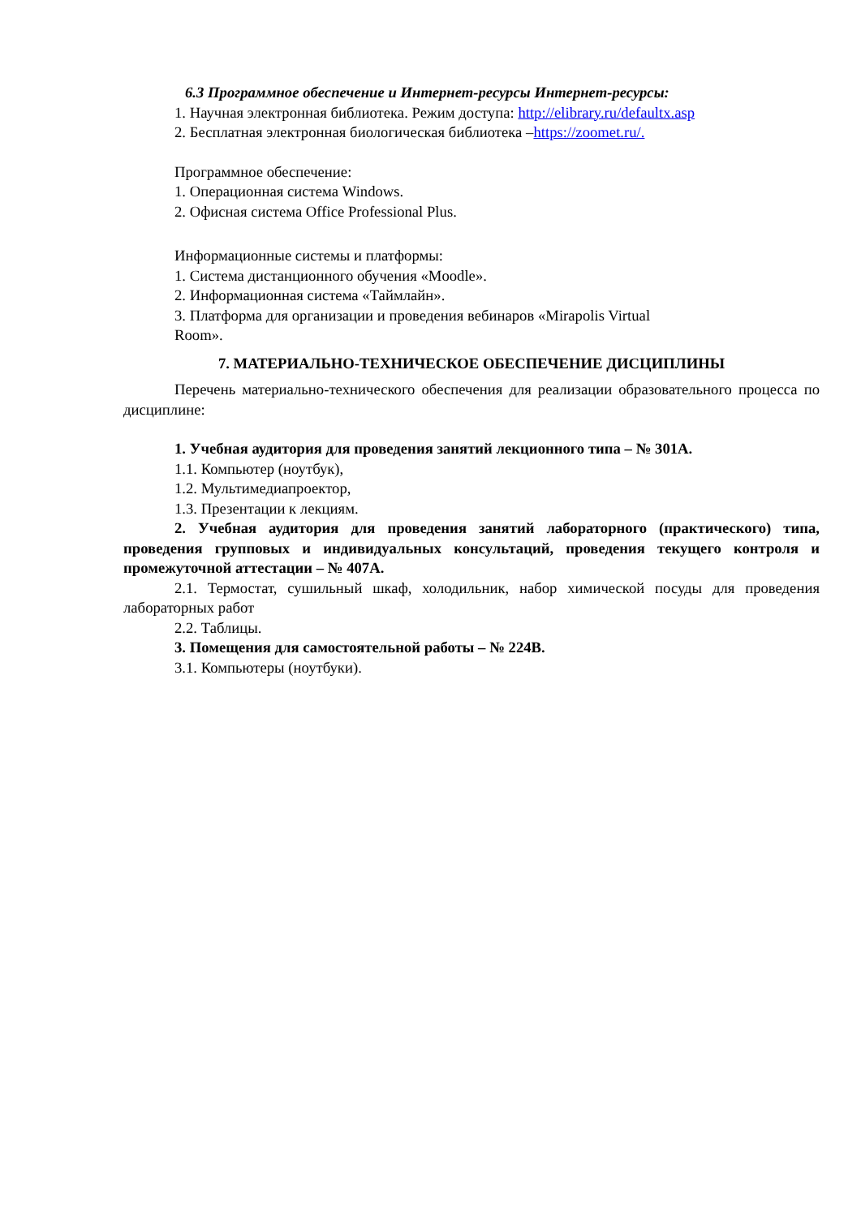6.3 Программное обеспечение и Интернет-ресурсы Интернет-ресурсы:
1. Научная электронная библиотека. Режим доступа: http://elibrary.ru/defaultx.asp
2. Бесплатная электронная биологическая библиотека –https://zoomet.ru/.
Программное обеспечение:
1. Операционная система Windows.
2. Офисная система Office Professional Plus.
Информационные системы и платформы:
1. Система дистанционного обучения «Moodle».
2. Информационная система «Таймлайн».
3. Платформа для организации и проведения вебинаров «Mirapolis Virtual
Room».
7. МАТЕРИАЛЬНО-ТЕХНИЧЕСКОЕ ОБЕСПЕЧЕНИЕ ДИСЦИПЛИНЫ
Перечень материально-технического обеспечения для реализации образовательного процесса по дисциплине:
1. Учебная аудитория для проведения занятий лекционного типа – № 301А.
1.1. Компьютер (ноутбук),
1.2. Мультимедиапроектор,
1.3. Презентации к лекциям.
2. Учебная аудитория для проведения занятий лабораторного (практического) типа, проведения групповых и индивидуальных консультаций, проведения текущего контроля и промежуточной аттестации – № 407А.
2.1. Термостат, сушильный шкаф, холодильник, набор химической посуды для проведения лабораторных работ
2.2. Таблицы.
3. Помещения для самостоятельной работы – № 224В.
3.1. Компьютеры (ноутбуки).